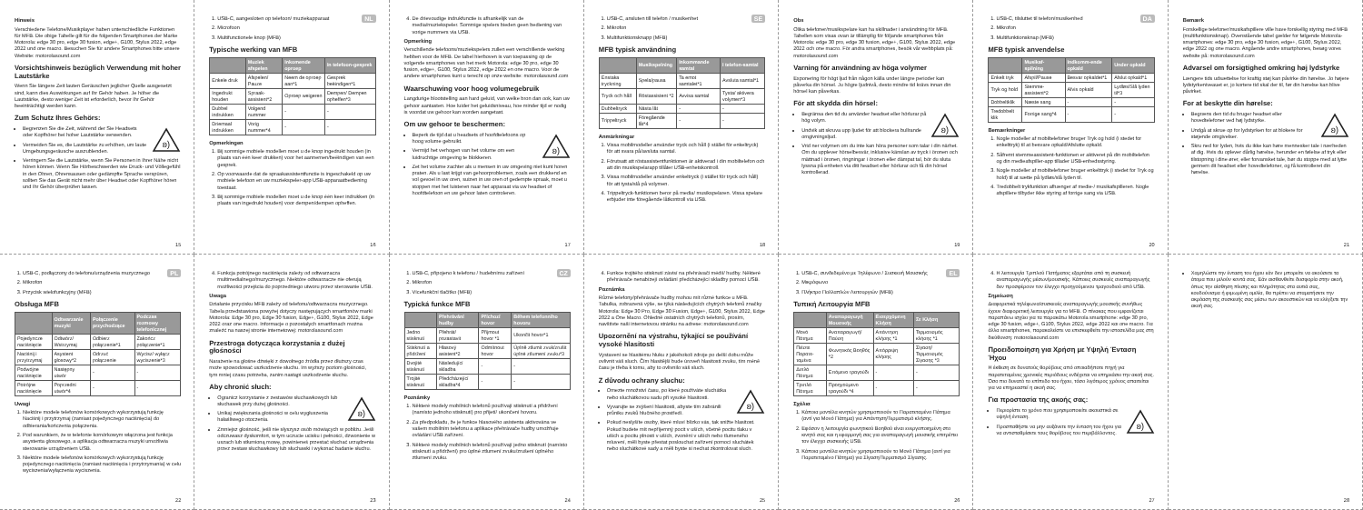Hinweis
Verschiedene Telefone/Musikplayer haben unterschiedliche Funktionen für MFB. Die obige Tabelle gilt für die folgenden Smartphones der Marke Motorola: edge 30 pro, edge 30 fusion, edge+, G100, Stylus 2022, edge 2022 und one macro. Besuchen Sie für andere Smartphones bitte unsere Website: motorolasound.com
Vorsichtshinweis bezüglich Verwendung mit hoher Lautstärke
Wenn Sie längere Zeit lauten Geräuschen jeglicher Quelle ausgesetzt sind, kann dies Auswirkungen auf Ihr Gehör haben. Je höher die Lautstärke, desto weniger Zeit ist erforderlich, bevor Ihr Gehör beeinträchtigt werden kann.
Zum Schutz Ihres Gehörs:
ʚ)
Begrenzen Sie die Zeit, während der Sie Headsets oder Kopfhörer bei hoher Lautstärke verwenden.
Vermeiden Sie es, die Lautstärke zu erhöhen, um laute Umgebungsgeräusche auszublenden.
Verringern Sie die Lautstärke, wenn Sie Personen in Ihrer Nähe nicht hören können. Wenn Sie Hörbeschwerden wie Druck- und Völlegefühl in den Ohren, Ohrensausen oder gedämpfte Sprache verspüren, sollten Sie das Gerät nicht mehr über Headset oder Kopfhörer hören und Ihr Gehör überprüfen lassen.
15
NL
1. USB-C, aangesloten op telefoon/ muziekapparaat
2. Microfoon
3. Multifunctionele knop (MFB)
Typische werking van MFB
| | Muziek afspelen | Inkomende oproep | In telefoon-gesprek |
| --- | --- | --- | --- |
| Enkele druk | Afspelen/ Pauze | Neem de oproep aan*1 | Gesprek beëindigen*1 |
| Ingedrukt houden | Spraak-assistent*2 | Oproep weigeren | Dempen/ Dempen opheffen*3 |
| Dubbel indrukken | Volgend nummer | - | - |
| Driemaal indrukken | Vorig nummer*4 | - | - |
Opmerkingen
1. Bij sommige mobiele modellen moet u de knop ingedrukt houden (in plaats van één keer drukken) voor het aannemen/beëindigen van een gesprek.
2. Op voorwaarde dat de spraakassistentfunctie is ingeschakeld op uw mobiele telefoon en uw muziekspeler-app USB-apparaatbediening toestaat.
3. Bij sommige mobiele modellen moet u de knop één keer indrukken (in plaats van ingedrukt houden) voor dempen/dempen opheffen.
16
4. De drievoudige indrukfunctie is afhankelijk van de media/muziekspeler. Sommige spelers bieden geen bediening van vorige nummers via USB.
Opmerking
Verschillende telefoons/muziekspelers zullen een verschillende werking hebben voor de MFB. De tabel hierboven is van toepassing op de volgende smartphones van het merk Motorola: edge 30 pro, edge 30 fusion, edge+, G100, Stylus 2022, edge 2022 en one macro. Voor de andere smartphones kunt u terecht op onze website: motorolasound.com
Waarschuwing voor hoog volumegebruik
Langdurige blootstelling aan hard geluid, van welke bron dan ook, kan uw gehoor aantasten. Hoe luider het geluidsniveau, hoe minder tijd er nodig is voordat uw gehoor kan worden aangetast.
Om uw gehoor te beschermen:
ʚ)
Beperk de tijd dat u headsets of hoofdtelefoons op hoog volume gebruikt.
Vermijd het verhogen van het volume om een luidruchtige omgeving te blokkeren.
Zet het volume zachter als u mensen in uw omgeving niet kunt horen praten. Als u last krijgt van gehoorproblemen, zoals een drukkend en vol gevoel in uw oren, suizen in uw oren of gedempte spraak, moet u stoppen met het luisteren naar het apparaat via uw headset of hoofdtelefoon en uw gehoor laten controleren.
17
SE
1. USB-C, ansluten till telefon / musikenhet
2. Mikrofon
3. Multifunktionsknapp (MFB)
MFB typisk användning
| | Musikspelning | Inkommande samtal | I telefon-samtal |
| --- | --- | --- | --- |
| Enstaka tryckning | Spela/pausa | Ta emot samtalet*1 | Avsluta samtal*1 |
| Tryck och håll | Röstassistent *2 | Avvisa samtal | Tysta/ aktivera volymen*3 |
| Dubbeltryck | Nästa låt | - | - |
| Trippeltryck | Föregående låt*4 | - | - |
Anmärkningar
1. Vissa mobilmodeller använder tryck och håll (i stället för enkeltryck) för att svara på/avsluta samtal.
2. Förutsatt att röstassistentfunktionen är aktiverad i din mobiltelefon och att din musikspelarapp tillåter USB-enhetskontroll.
3. Vissa mobilmodeller använder enkeltryck (i stället för tryck och håll) för att tysta/slå på volymen.
4. Trippeltryck-funktionen beror på media/ musikspelaren. Vissa spelare erbjuder inte föregående låtkontroll via USB.
18
Obs
Olika telefoner/musikspelare kan ha skillnader i användning för MFB. Tabellen som visas ovan är tillämplig för följande smartphones från Motorola: edge 30 pro, edge 30 fusion, edge+, G100, Stylus 2022, edge 2022 och one macro. För andra smartphones, besök vår webbplats på: motorolasound.com
Varning för användning av höga volymer
Exponering för högt ljud från någon källa under längre perioder kan påverka din hörsel. Ju högre ljudnivå, desto mindre tid krävs innan din hörsel kan påverkas.
För att skydda din hörsel:
ʚ)
Begränsa den tid du använder headset eller hörlurar på hög volym.
Undvik att skruva upp ljudet för att blockera bullrande omgivningsljud.
Vrid ner volymen om du inte kan höra personer som talar i din närhet. Om du upplever hörselbesvär, inklusive känslan av tryck i öronen och mättnad i öronen, ringningar i öronen eller dämpat tal, bör du sluta lyssna på enheten via ditt headset eller hörlurar och få din hörsel kontrollerad.
19
DA
1. USB-C, tilsluttet til telefon/musikenhed
2. Mikrofon
3. Multifunktionsknap (MFB)
MFB typisk anvendelse
| | Musikaf-spilning | Indkomm-ende opkald | Under opkald |
| --- | --- | --- | --- |
| Enkelt tryk | Afspil/Pause | Besvar opkaldet*1 | Afslut opkald*1 |
| Tryk og hold | Stemme-assistent*2 | Afvis opkald | Lydløs/Slå lyden til*3 |
| Dobbeltklik | Næste sang | - | - |
| Tredobbelt klik | Forrige sang*4 | - | - |
Bemærkninger
1. Nogle modeller af mobiltelefoner bruger Tryk og hold (i stedet for enkelttryk) til at besvare opkald/Afslutte opkald.
2. Såfremt stemmeassistent-funktionen er aktiveret på din mobiltelefon og din medieafspiller-app tillader USB-enhedsstyring.
3. Nogle modeller af mobiltelefoner bruger enkelttryk (i stedet for Tryk og hold) til at sætte på lydløs/slå lyden til.
4. Tredobbelt trykfunktion afhænger af medie-/ musikafspilleren. Nogle afspillere tilbyder ikke styring af forrige sang via USB.
20
Bemærk
Forskellige telefoner/musikafspillere ville have forskellig styring med MFB (multifunktionsknap). Ovenstående tabel gælder for følgende Motorola-smartphones: edge 30 pro, edge 30 fusion, edge+, G100, Stylus 2022, edge 2022 og one macro. Angående andre smartphones, besøg vores website på: motorolasound.com
Advarsel om forsigtighed omkring høj lydstyrke
Længere tids udsættelse for kraftig støj kan påvirke din hørelse. Jo højere lydstyrkeniveauet er, jo kortere tid skal der til, før din hørelse kan blive påvirket.
For at beskytte din hørelse:
ʚ)
Begræns den tid du bruger headset eller hovedtelefoner ved høj lydstyrke.
Undgå at skrue op for lydstyrken for at blokere for støjende omgivelser.
Skru ned for lyden, hvis du ikke kan høre mennesker tale i nærheden af dig. Hvis du oplever dårlig hørelse, herunder en følelse af tryk eller tilstopning i dine ører, eller forvansket tale, bør du stoppe med at lytte gennem dit headset eller hovedtelefoner, og få kontrolleret din hørelse.
21
PL
1. USB-C, podłączony do telefonu/urządzenia muzycznego
2. Mikrofon
3. Przycisk wielofunkcyjny (MFB)
Obsługa MFB
| | Odtwarzanie muzyki | Połączenie przychodzące | Podczas rozmowy telefonicznej |
| --- | --- | --- | --- |
| Pojedyncze naciśnięcie | Odtwórz/ Wstrzymaj | Odbierz połączenie*1 | Zakończ połączenie*1 |
| Naciśnij i przytrzymaj | Asystent głosowy*2 | Odrzuć połączenie | Wycisz/ wyłącz wyciszenie*3 |
| Podwójne naciśnięcie | Następny utwór | - | - |
| Potrójne naciśnięcie | Poprzedni utwór*4 | - | - |
Uwagi
1. Niektóre modele telefonów komórkowych wykorzystują funkcję Naciśnij i przytrzymaj (zamiast pojedynczego naciśnięcia) do odbierania/kończenia połączenia.
2. Pod warunkiem, że w telefonie komórkowym włączona jest funkcja asystenta głosowego, a aplikacja odtwarzacza muzyki umożliwia sterowanie urządzeniem USB.
3. Niektóre modele telefonów komórkowych wykorzystują funkcję pojedynczego naciśnięcia (zamiast naciśnięcia i przytrzymania) w celu wyciszenia/wyłączenia wyciszenia.
22
4. Funkcja potrójnego naciśnięcia zależy od odtwarzacza multimedialnego/muzycznego. Niektóre odtwarzacze nie oferują możliwości przejścia do poprzedniego utworu przez sterowanie USB.
Uwaga
Działanie przycisku MFB zależy od telefonu/odtwarzacza muzycznego. Tabela przedstawiona powyżej dotyczy następujących smartfonów marki Motorola: Edge 30 pro, Edge 30 fusion, Edge+, G100, Stylus 2022, Edge 2022 oraz one macro. Informacje o pozostałych smartfonach można znaleźć na naszej stronie internetowej: motorolasound.com
Przestroga dotycząca korzystania z dużej głośności
Narażenie na głośne dźwięki z dowolnego źródła przez dłuższy czas może spowodować uszkodzenie słuchu. Im wyższy poziom głośności, tym mniej czasu potrzeba, zanim nastąpi uszkodzenie słuchu.
Aby chronić słuch:
ʚ)
Ogranicz korzystanie z zestawów słuchawkowych lub słuchawek przy dużej głośności.
Unikaj zwiększania głośności w celu wygłuszenia hałaśliwego otoczenia.
Zmniejsz głośność, jeśli nie słyszysz osób mówiących w pobliżu. Jeśli odczuwasz dyskomfort, w tym uczucie ucisku i pełności, dzwonienie w uszach lub stłumioną mowę, powinieneś przestać słuchać urządzenia przez zestaw słuchawkowy lub słuchawki i wykonać badanie słuchu.
23
CZ
1. USB-C, připojeno k telefonu / hudebnímu zařízení
2. Mikrofon
3. Vícefunkční tlačítko (MFB)
Typická funkce MFB
| | Přehrávání hudby | Příchozí hovor | Během telefonního hovoru |
| --- | --- | --- | --- |
| Jedno stisknutí | Přehrát/ pozastavit | Přijmout hovor *1 | Ukončit hovor*1 |
| Stisknutí a přidržení | Hlasový asistent*2 | Odmítnout hovor | Úplně ztlumit zvuk/zrušit úplné ztlumení zvuku*3 |
| Dvojité stisknutí | Následující skladba | - | - |
| Trojité stisknutí | Předcházející skladba*4 | - | - |
Poznámky
1. Některé modely mobilních telefonů používají stisknutí a přidržení (namísto jednoho stisknutí) pro přijetí/ ukončení hovoru.
2. Za předpokladu, že je funkce hlasového asistenta aktivována ve vašem mobilním telefonu a aplikace přehrávače hudby umožňuje ovládání USB zařízení.
3. Některé modely mobilních telefonů používají jedno stisknutí (namísto stisknutí a přidržení) pro úplné ztlumení zvuku/zrušení úplného ztlumení zvuku.
24
4. Funkce trojitého stisknutí závisí na přehrávači médií/ hudby. Některé přehrávače nenabízejí ovládání předcházející skladby pomocí USB.
Poznámka
Různé telefony/přehrávače hudby mohou mít různé funkce u MFB. Tabulka, zobrazená výše, se týká následujících chytrých telefonů značky Motorola: Edge 30 Pro, Edge 30 Fusion, Edge+, G100, Stylus 2022, Edge 2022 a One Macro. Ohledně ostatních chytrých telefonů, prosím, navštivte naši internetovou stránku na adrese: motorolasound.com
Upozornění na výstrahu, týkající se používání vysoké hlasitosti
Vystavení se hlasitému hluku z jakéhokoli zdroje po delší dobu může ovlivnit váš sluch. Čím hlasitější bude úroveň hlasitosti zvuku, tím méně času je třeba k tomu, aby to ovlivnilo váš sluch.
Z důvodu ochrany sluchu:
ʚ)
Omezte množství času, po které používáte sluchátka nebo sluchátkovou sadu při vysoké hlasitosti.
Vyvarujte se zvýšení hlasitosti, abyste tím zabránili průniku zvuků hlučného prostředí.
Pokud neslyšíte osoby, které mluví blízko vás, tak snižte hlasitost. Pokud budete mít nepříjemný pocit v uších, včetně pocitu tlaku v uších a pocitu plnosti v uších, zvonění v uších nebo tlumeného mluvení, měli byste přestat poslouchat zařízení pomocí sluchátek nebo sluchátkové sady a měli byste si nechat zkontrolovat sluch.
25
EL
1. USB-C, συνδεδεμένο με Τηλέφωνο / Συσκευή Μουσικής
2. Μικρόφωνο
3. Πλήκτρο Πολλαπλών Λειτουργιών (MFB)
Τυπική Λειτουργία MFB
| | Αναπαραγωγή Μουσικής | Εισερχόμενη Κλήση | Σε Κλήση |
| --- | --- | --- | --- |
| Μονό Πάτημα | Αναπαραγωγή/ Παύση | Απάντηση κλήσης *1 | Τερματισμός κλήσης *1 |
| Πιέστε Παρατε-ταμένα | Φωνητικός Βοηθός *2 | Απόρριψη κλήσης | Σίγαση/ Τερματισμός Σίγασης *3 |
| Διπλό Πάτημα | Επόμενο τραγούδι | - | - |
| Τριπλό Πάτημα | Προηγούμενο τραγούδι *4 | - | - |
Σχόλια
1. Κάποια μοντέλα κινητών χρησιμοποιούν το Παρατεταμένο Πάτημα (αντί για Μονό Πάτημα) για Απάντηση/Τερματισμό κλήσης.
2. Εφόσον η λειτουργία φωνητικού Βοηθού είναι ενεργοποιημένη στο κινητό σας και η εφαρμογή σας για αναπαραγωγή μουσικής επιτρέπει τον έλεγχο συσκευής USB.
3. Κάποια μοντέλα κινητών χρησιμοποιούν το Μονό Πάτημα (αντί για Παρατεταμένο Πάτημα) για Σίγαση/Τερματισμό Σίγασης.
26
4. Η λειτουργία Τριπλού Πατήματος εξαρτάται από τη συσκευή αναπαραγωγής μέσων/μουσικής. Κάποιες συσκευές αναπαραγωγής δεν προσφέρουν τον έλεγχο προηγούμενου τραγουδιού από USB.
Σημείωση
Διαφορετικά τηλέφωνα/συσκευές αναπαραγωγής μουσικής συνήθως έχουν διαφορετική λειτουργία για το MFB. Ο πίνακας που εμφανίζεται παραπάνω ισχύει για τα παρακάτω Motorola smartphone: edge 30 pro, edge 30 fusion, edge+, G100, Stylus 2022, edge 2022 και one macro. Για άλλα smartphones, παρακαλείστε να επισκεφθείτε την ιστοσελίδα μας στη διεύθυνση: motorolasound.com
Προειδοποίηση για Χρήση με Υψηλή Ένταση Ήχου
Η έκθεση σε δυνατούς θορύβους από οποιαδήποτε πηγή για παρατεταμένες χρονικές περιόδους ενδέχεται να επηρεάσει την ακοή σας. Όσο πιο δυνατό το επίπεδο του ήχου, τόσο λιγότερος χρόνος απαιτείται για να επηρεαστεί η ακοή σας.
Για προστασία της ακοής σας:
ʚ)
Περιορίστε το χρόνο που χρησιμοποιείτε ακουστικά σε υψηλή ένταση.
Προσπαθήστε να μην αυξάνετε την ένταση του ήχου για να αντισταθμίσετε τους θορύβους του περιβάλλοντος.
27
Χαμηλώστε την ένταση του ήχου εάν δεν μπορείτε να ακούσετε τα άτομα που μιλούν κοντά σας. Εάν αισθανθείτε δυσφορία στην ακοή, όπως την αίσθηση πίεσης και πληρότητας στα αυτιά σας, κουδούνισμα ή φιμωμένη ομιλία, θα πρέπει να σταματήσετε την ακρόαση της συσκευής σας μέσω των ακουστικών και να ελέγξετε την ακοή σας.
28